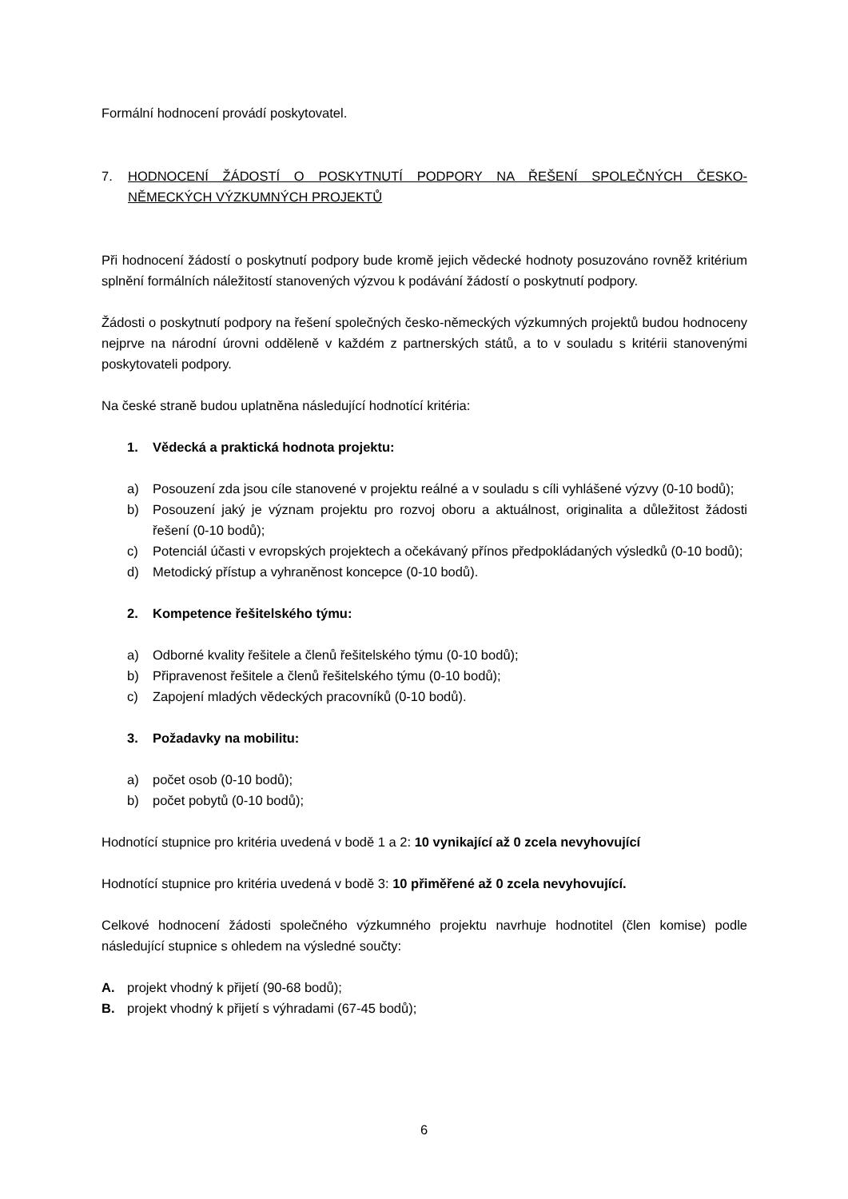Formální hodnocení provádí poskytovatel.
7. HODNOCENÍ ŽÁDOSTÍ O POSKYTNUTÍ PODPORY NA ŘEŠENÍ SPOLEČNÝCH ČESKO-NĚMECKÝCH VÝZKUMNÝCH PROJEKTŮ
Při hodnocení žádostí o poskytnutí podpory bude kromě jejich vědecké hodnoty posuzováno rovněž kritérium splnění formálních náležitostí stanovených výzvou k podávání žádostí o poskytnutí podpory.
Žádosti o poskytnutí podpory na řešení společných česko-německých výzkumných projektů budou hodnoceny nejprve na národní úrovni odděleně v každém z partnerských států, a to v souladu s kritérii stanovenými poskytovateli podpory.
Na české straně budou uplatněna následující hodnotící kritéria:
1. Vědecká a praktická hodnota projektu:
a) Posouzení zda jsou cíle stanovené v projektu reálné a v souladu s cíli vyhlášené výzvy (0-10 bodů);
b) Posouzení jaký je význam projektu pro rozvoj oboru a aktuálnost, originalita a důležitost žádosti řešení (0-10 bodů);
c) Potenciál účasti v evropských projektech a očekávaný přínos předpokládaných výsledků (0-10 bodů);
d) Metodický přístup a vyhraněnost koncepce (0-10 bodů).
2. Kompetence řešitelského týmu:
a) Odborné kvality řešitele a členů řešitelského týmu (0-10 bodů);
b) Připravenost řešitele a členů řešitelského týmu (0-10 bodů);
c) Zapojení mladých vědeckých pracovníků (0-10 bodů).
3. Požadavky na mobilitu:
a) počet osob (0-10 bodů);
b) počet pobytů (0-10 bodů);
Hodnotící stupnice pro kritéria uvedená v bodě 1 a 2: 10 vynikající až 0 zcela nevyhovující
Hodnotící stupnice pro kritéria uvedená v bodě 3: 10 přiměřené až 0 zcela nevyhovující.
Celkové hodnocení žádosti společného výzkumného projektu navrhuje hodnotitel (člen komise) podle následující stupnice s ohledem na výsledné součty:
A. projekt vhodný k přijetí (90-68 bodů);
B. projekt vhodný k přijetí s výhradami (67-45 bodů);
6